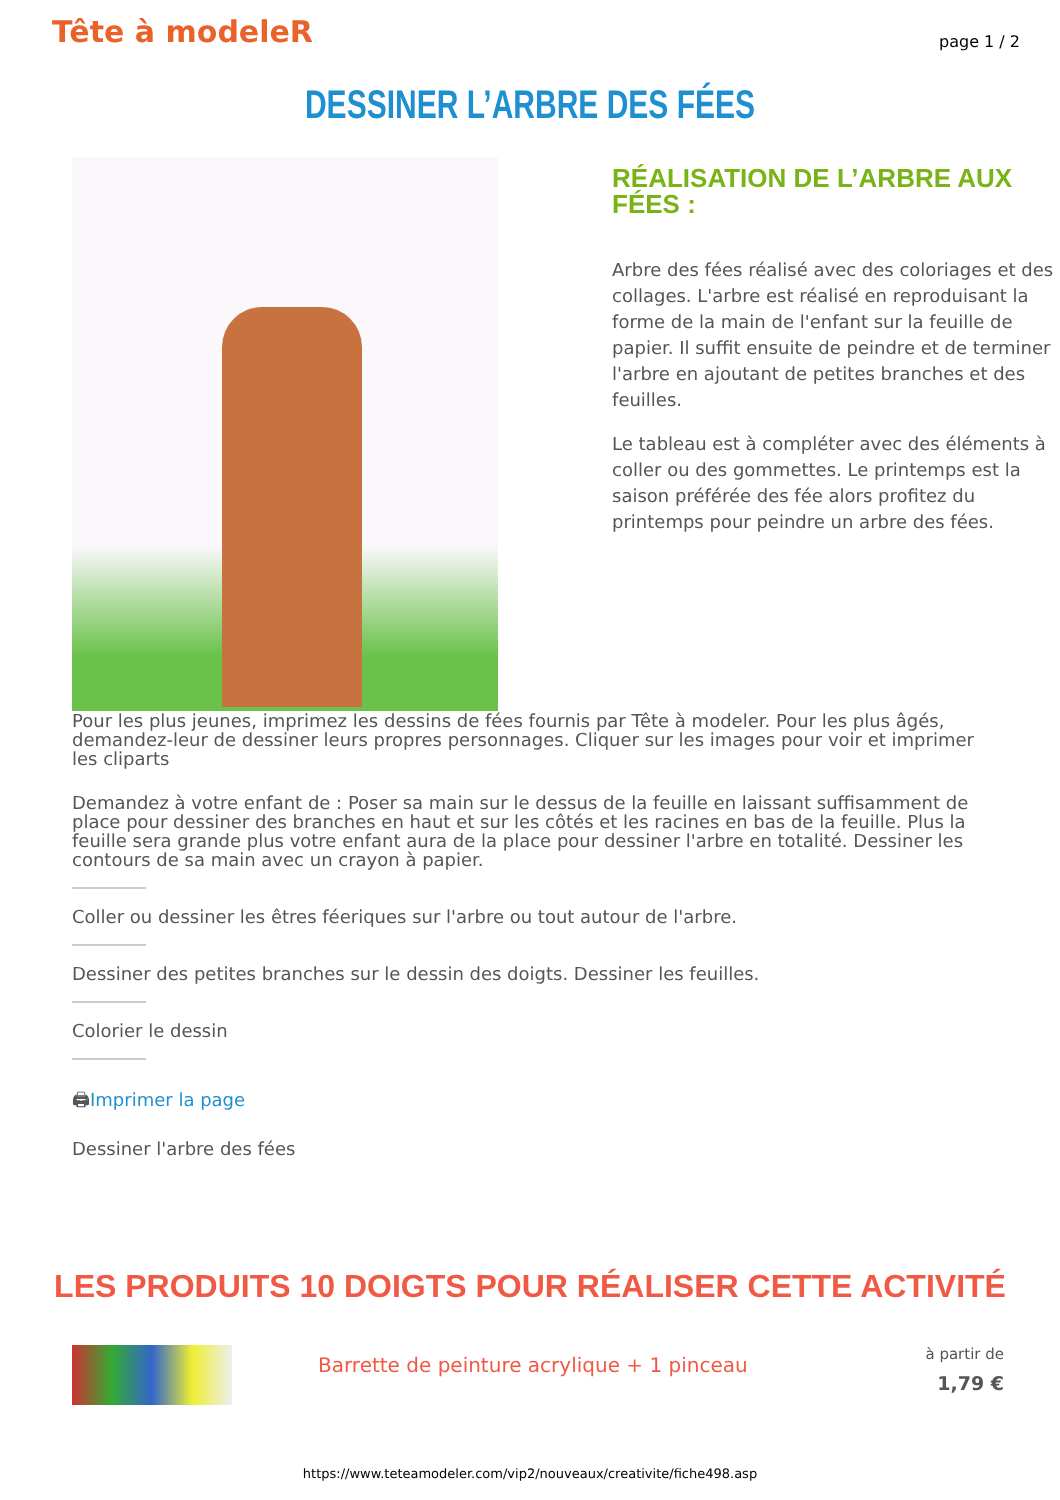Tête à modeleR
page 1 / 2
DESSINER L’ARBRE DES FÉES
RÉALISATION DE L’ARBRE AUX FÉES :
Arbre des fées réalisé avec des coloriages et des collages. L'arbre est réalisé en reproduisant la forme de la main de l'enfant sur la feuille de papier. Il suffit ensuite de peindre et de terminer l'arbre en ajoutant de petites branches et des feuilles.
Le tableau est à compléter avec des éléments à coller ou des gommettes. Le printemps est la saison préférée des fée alors profitez du printemps pour peindre un arbre des fées.
Pour les plus jeunes, imprimez les dessins de fées fournis par Tête à modeler. Pour les plus âgés, demandez-leur de dessiner leurs propres personnages. Cliquer sur les images pour voir et imprimer les cliparts
Demandez à votre enfant de : Poser sa main sur le dessus de la feuille en laissant suffisamment de place pour dessiner des branches en haut et sur les côtés et les racines en bas de la feuille. Plus la feuille sera grande plus votre enfant aura de la place pour dessiner l'arbre en totalité. Dessiner les contours de sa main avec un crayon à papier.
Coller ou dessiner les êtres féeriques sur l'arbre ou tout autour de l'arbre.
Dessiner des petites branches sur le dessin des doigts. Dessiner les feuilles.
Colorier le dessin
🖨Imprimer la page
Dessiner l'arbre des fées
LES PRODUITS 10 DOIGTS POUR RÉALISER CETTE ACTIVITÉ
Barrette de peinture acrylique + 1 pinceau
à partir de
1,79 €
https://www.teteamodeler.com/vip2/nouveaux/creativite/fiche498.asp